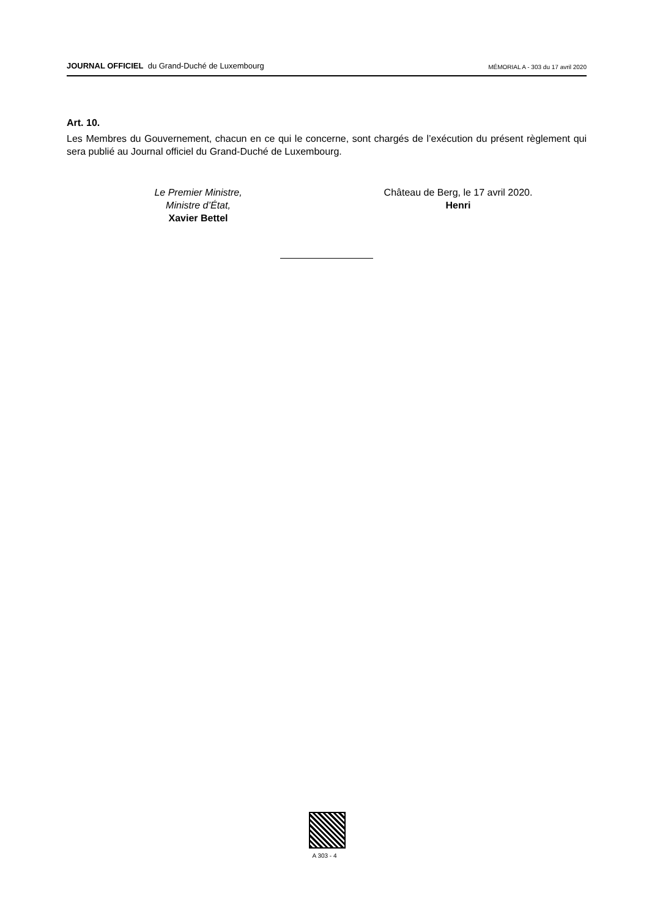JOURNAL OFFICIEL du Grand-Duché de Luxembourg
MÉMORIAL A - 303 du 17 avril 2020
Art. 10.
Les Membres du Gouvernement, chacun en ce qui le concerne, sont chargés de l’exécution du présent règlement qui sera publié au Journal officiel du Grand-Duché de Luxembourg.
Le Premier Ministre,
Ministre d’État,
Xavier Bettel
Château de Berg, le 17 avril 2020.
Henri
A 303 - 4